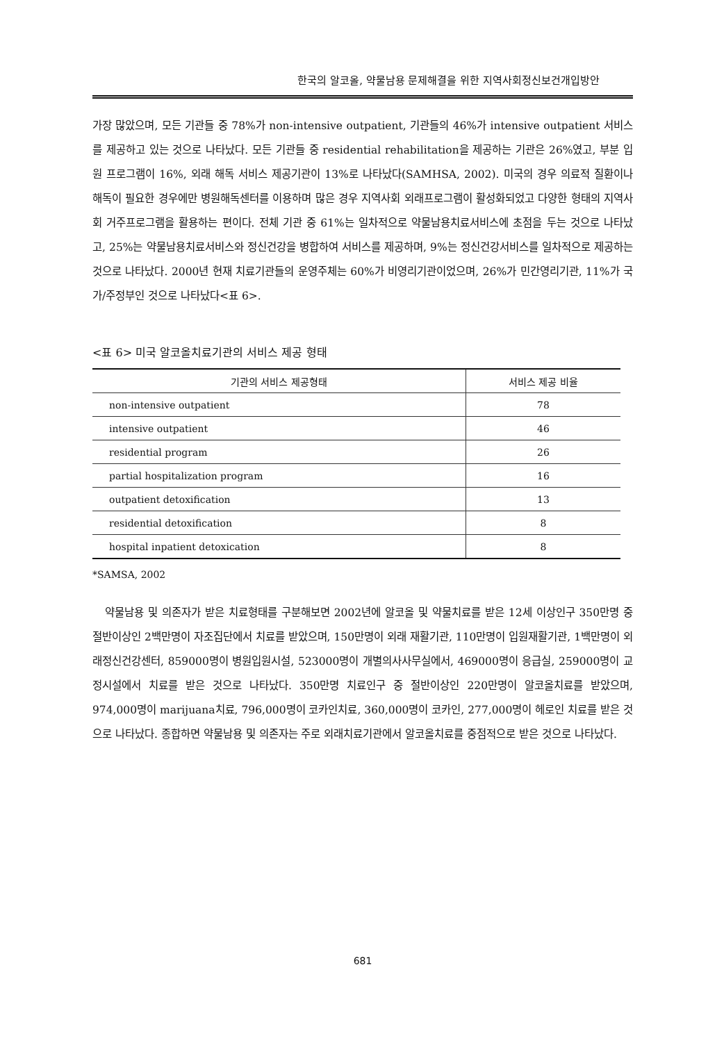한국의 알코올, 약물남용 문제해결을 위한 지역사회정신보건개입방안
가장 많았으며, 모든 기관들 중 78%가 non-intensive outpatient, 기관들의 46%가 intensive outpatient 서비스를 제공하고 있는 것으로 나타났다. 모든 기관들 중 residential rehabilitation을 제공하는 기관은 26%였고, 부분 입원 프로그램이 16%, 외래 해독 서비스 제공기관이 13%로 나타났다(SAMHSA, 2002). 미국의 경우 의료적 질환이나 해독이 필요한 경우에만 병원해독센터를 이용하며 많은 경우 지역사회 외래프로그램이 활성화되었고 다양한 형태의 지역사회 거주프로그램을 활용하는 편이다. 전체 기관 중 61%는 일차적으로 약물남용치료서비스에 초점을 두는 것으로 나타났고, 25%는 약물남용치료서비스와 정신건강을 병합하여 서비스를 제공하며, 9%는 정신건강서비스를 일차적으로 제공하는 것으로 나타났다. 2000년 현재 치료기관들의 운영주체는 60%가 비영리기관이었으며, 26%가 민간영리기관, 11%가 국가/주정부인 것으로 나타났다<표 6>.
<표 6> 미국 알코올치료기관의 서비스 제공 형태
| 기관의 서비스 제공형태 | 서비스 제공 비율 |
| --- | --- |
| non-intensive outpatient | 78 |
| intensive outpatient | 46 |
| residential program | 26 |
| partial hospitalization program | 16 |
| outpatient detoxification | 13 |
| residential detoxification | 8 |
| hospital inpatient detoxication | 8 |
*SAMSA, 2002
약물남용 및 의존자가 받은 치료형태를 구분해보면 2002년에 알코올 및 약물치료를 받은 12세 이상인구 350만명 중 절반이상인 2백만명이 자조집단에서 치료를 받았으며, 150만명이 외래 재활기관, 110만명이 입원재활기관, 1백만명이 외래정신건강센터, 859000명이 병원입원시설, 523000명이 개별의사사무실에서, 469000명이 응급실, 259000명이 교정시설에서 치료를 받은 것으로 나타났다. 350만명 치료인구 중 절반이상인 220만명이 알코올치료를 받았으며, 974,000명이 marijuana치료, 796,000명이 코카인치료, 360,000명이 코카인, 277,000명이 헤로인 치료를 받은 것으로 나타났다. 종합하면 약물남용 및 의존자는 주로 외래치료기관에서 알코올치료를 중점적으로 받은 것으로 나타났다.
681